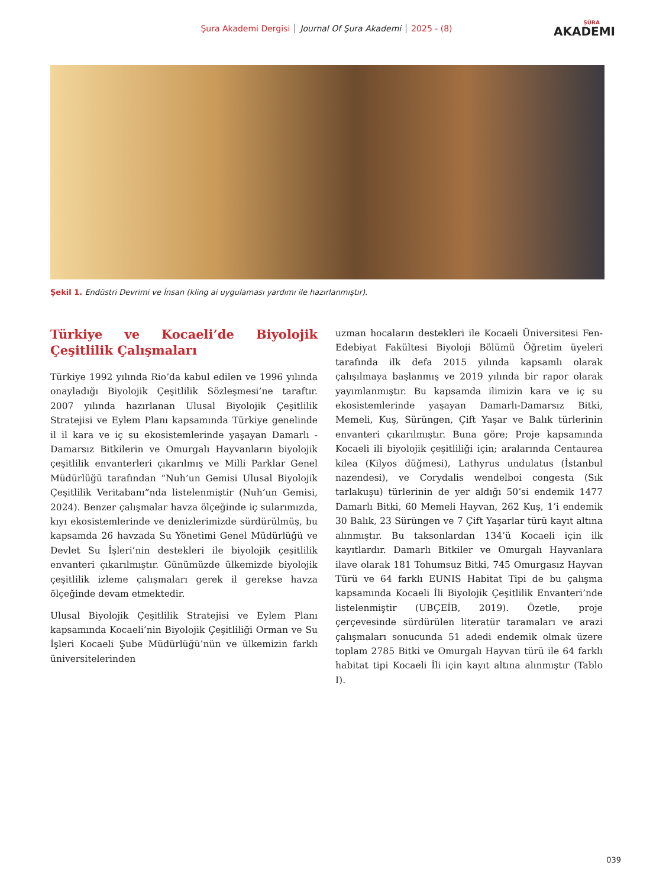Şura Akademi Dergisi Journal Of Şura Akademi 2025 - (8)
ŞÛRA
AKADEMI
Şekil 1. Endüstri Devrimi ve İnsan (kling ai uygulaması yardımı ile hazırlanmıştır).
Türkiye ve Kocaeli’de Biyolojik Çeşitlilik Çalışmaları
Türkiye 1992 yılında Rio’da kabul edilen ve 1996 yılında onayladığı Biyolojik Çeşitlilik Sözleşmesi’ne taraftır. 2007 yılında hazırlanan Ulusal Biyolojik Çeşitlilik Stratejisi ve Eylem Planı kapsamında Türkiye genelinde il il kara ve iç su ekosistemlerinde yaşayan Damarlı - Damarsız Bitkilerin ve Omurgalı Hayvanların biyolojik çeşitlilik envanterleri çıkarılmış ve Milli Parklar Genel Müdürlüğü tarafından “Nuh’un Gemisi Ulusal Biyolojik Çeşitlilik Veritabanı”nda listelenmiştir (Nuh’un Gemisi, 2024). Benzer çalışmalar havza ölçeğinde iç sularımızda, kıyı ekosistemlerinde ve denizlerimizde sürdürülmüş, bu kapsamda 26 havzada Su Yönetimi Genel Müdürlüğü ve Devlet Su İşleri’nin destekleri ile biyolojik çeşitlilik envanteri çıkarılmıştır. Günümüzde ülkemizde biyolojik çeşitlilik izleme çalışmaları gerek il gerekse havza ölçeğinde devam etmektedir.
Ulusal Biyolojik Çeşitlilik Stratejisi ve Eylem Planı kapsamında Kocaeli’nin Biyolojik Çeşitliliği Orman ve Su İşleri Kocaeli Şube Müdürlüğü’nün ve ülkemizin farklı üniversitelerinden
uzman hocaların destekleri ile Kocaeli Üniversitesi Fen-Edebiyat Fakültesi Biyoloji Bölümü Öğretim üyeleri tarafında ilk defa 2015 yılında kapsamlı olarak çalışılmaya başlanmış ve 2019 yılında bir rapor olarak yayımlanmıştır. Bu kapsamda ilimizin kara ve iç su ekosistemlerinde yaşayan Damarlı-Damarsız Bitki, Memeli, Kuş, Sürüngen, Çift Yaşar ve Balık türlerinin envanteri çıkarılmıştır. Buna göre; Proje kapsamında Kocaeli ili biyolojik çeşitliliği için; aralarında Centaurea kilea (Kilyos düğmesi), Lathyrus undulatus (İstanbul nazendesi), ve Corydalis wendelboi congesta (Sık tarlakuşu) türlerinin de yer aldığı 50’si endemik 1477 Damarlı Bitki, 60 Memeli Hayvan, 262 Kuş, 1’i endemik 30 Balık, 23 Sürüngen ve 7 Çift Yaşarlar türü kayıt altına alınmıştır. Bu taksonlardan 134’ü Kocaeli için ilk kayıtlardır. Damarlı Bitkiler ve Omurgalı Hayvanlara ilave olarak 181 Tohumsuz Bitki, 745 Omurgasız Hayvan Türü ve 64 farklı EUNIS Habitat Tipi de bu çalışma kapsamında Kocaeli İli Biyolojik Çeşitlilik Envanteri’nde listelenmiştir (UBÇEİB, 2019). Özetle, proje çerçevesinde sürdürülen literatür taramaları ve arazi çalışmaları sonucunda 51 adedi endemik olmak üzere toplam 2785 Bitki ve Omurgalı Hayvan türü ile 64 farklı habitat tipi Kocaeli İli için kayıt altına alınmıştır (Tablo I).
039